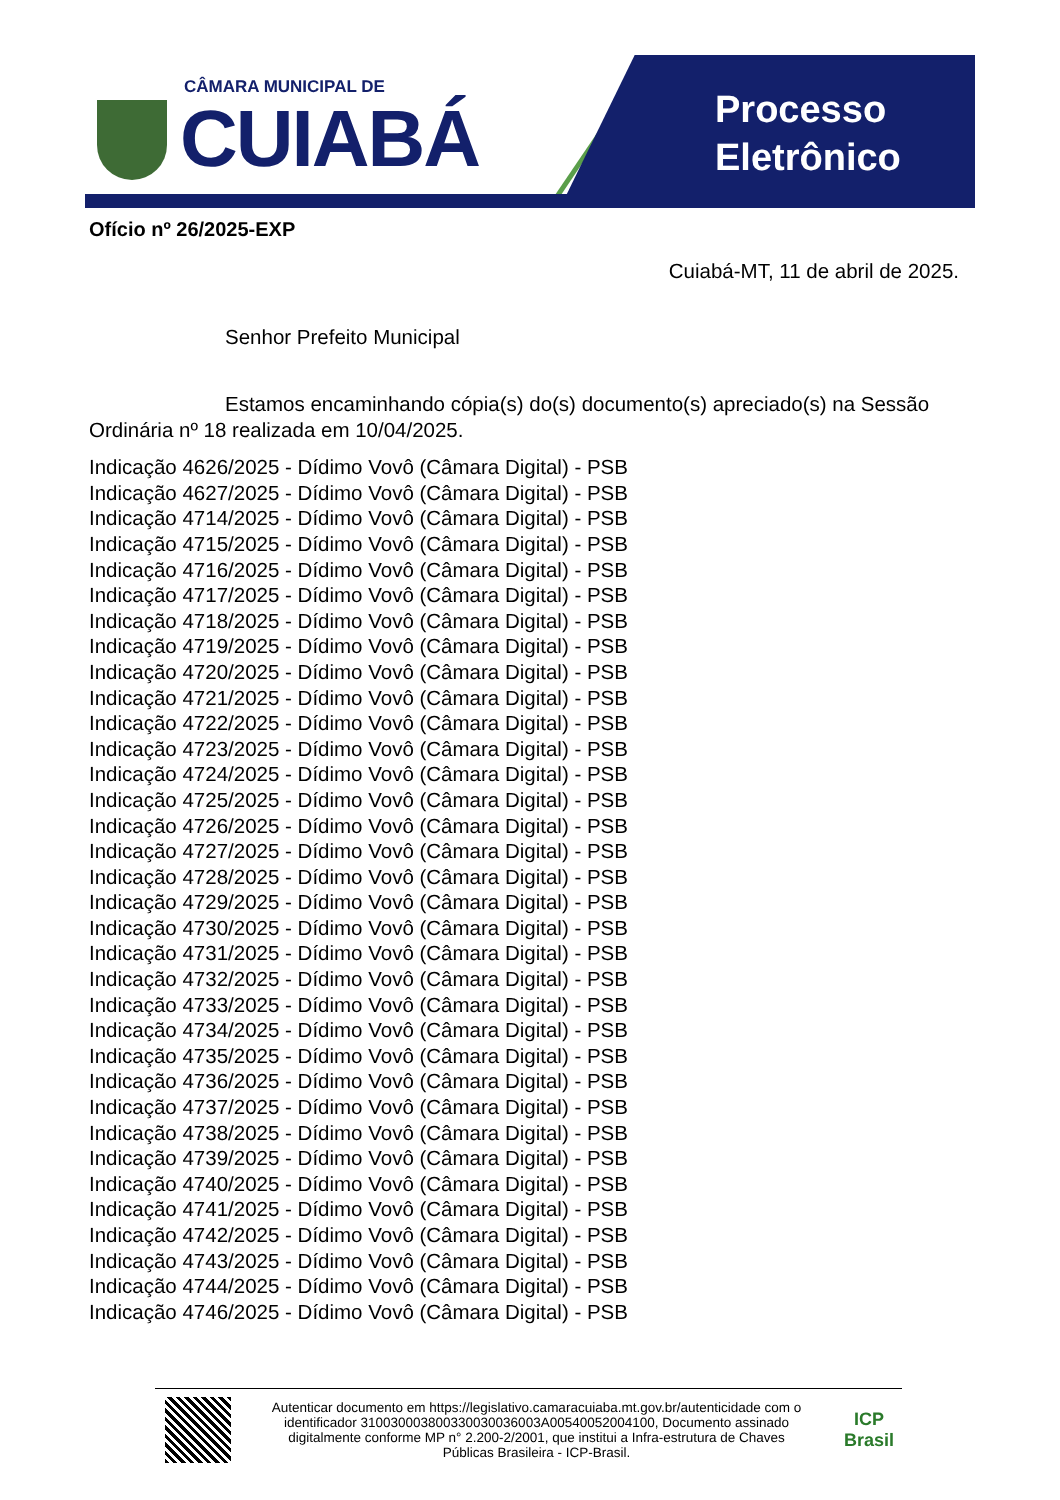CÂMARA MUNICIPAL DE
CUIABÁ
Processo
Eletrônico
Ofício nº 26/2025-EXP
Cuiabá-MT, 11 de abril de 2025.
Senhor Prefeito Municipal
Estamos encaminhando cópia(s) do(s) documento(s) apreciado(s) na Sessão Ordinária nº 18 realizada em 10/04/2025.
Indicação 4626/2025 - Dídimo Vovô (Câmara Digital) - PSB
Indicação 4627/2025 - Dídimo Vovô (Câmara Digital) - PSB
Indicação 4714/2025 - Dídimo Vovô (Câmara Digital) - PSB
Indicação 4715/2025 - Dídimo Vovô (Câmara Digital) - PSB
Indicação 4716/2025 - Dídimo Vovô (Câmara Digital) - PSB
Indicação 4717/2025 - Dídimo Vovô (Câmara Digital) - PSB
Indicação 4718/2025 - Dídimo Vovô (Câmara Digital) - PSB
Indicação 4719/2025 - Dídimo Vovô (Câmara Digital) - PSB
Indicação 4720/2025 - Dídimo Vovô (Câmara Digital) - PSB
Indicação 4721/2025 - Dídimo Vovô (Câmara Digital) - PSB
Indicação 4722/2025 - Dídimo Vovô (Câmara Digital) - PSB
Indicação 4723/2025 - Dídimo Vovô (Câmara Digital) - PSB
Indicação 4724/2025 - Dídimo Vovô (Câmara Digital) - PSB
Indicação 4725/2025 - Dídimo Vovô (Câmara Digital) - PSB
Indicação 4726/2025 - Dídimo Vovô (Câmara Digital) - PSB
Indicação 4727/2025 - Dídimo Vovô (Câmara Digital) - PSB
Indicação 4728/2025 - Dídimo Vovô (Câmara Digital) - PSB
Indicação 4729/2025 - Dídimo Vovô (Câmara Digital) - PSB
Indicação 4730/2025 - Dídimo Vovô (Câmara Digital) - PSB
Indicação 4731/2025 - Dídimo Vovô (Câmara Digital) - PSB
Indicação 4732/2025 - Dídimo Vovô (Câmara Digital) - PSB
Indicação 4733/2025 - Dídimo Vovô (Câmara Digital) - PSB
Indicação 4734/2025 - Dídimo Vovô (Câmara Digital) - PSB
Indicação 4735/2025 - Dídimo Vovô (Câmara Digital) - PSB
Indicação 4736/2025 - Dídimo Vovô (Câmara Digital) - PSB
Indicação 4737/2025 - Dídimo Vovô (Câmara Digital) - PSB
Indicação 4738/2025 - Dídimo Vovô (Câmara Digital) - PSB
Indicação 4739/2025 - Dídimo Vovô (Câmara Digital) - PSB
Indicação 4740/2025 - Dídimo Vovô (Câmara Digital) - PSB
Indicação 4741/2025 - Dídimo Vovô (Câmara Digital) - PSB
Indicação 4742/2025 - Dídimo Vovô (Câmara Digital) - PSB
Indicação 4743/2025 - Dídimo Vovô (Câmara Digital) - PSB
Indicação 4744/2025 - Dídimo Vovô (Câmara Digital) - PSB
Indicação 4746/2025 - Dídimo Vovô (Câmara Digital) - PSB
Autenticar documento em https://legislativo.camaracuiaba.mt.gov.br/autenticidade com o identificador 310030003800330030036003A00540052004100, Documento assinado digitalmente conforme MP n° 2.200-2/2001, que institui a Infra-estrutura de Chaves Públicas Brasileira - ICP-Brasil.
ICP
Brasil